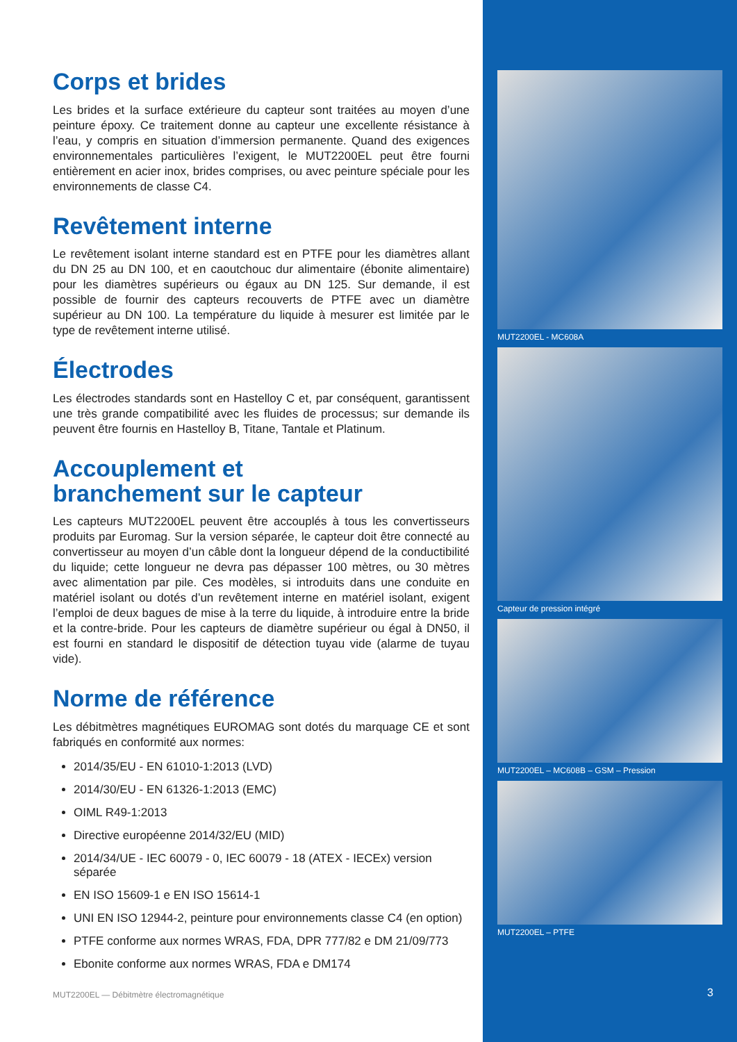Corps et brides
Les brides et la surface extérieure du capteur sont traitées au moyen d’une peinture époxy. Ce traitement donne au capteur une excellente résistance à l’eau, y compris en situation d’immersion permanente. Quand des exigences environnementales particulières l’exigent, le MUT2200EL peut être fourni entièrement en acier inox, brides comprises, ou avec peinture spéciale pour les environnements de classe C4.
Revêtement interne
Le revêtement isolant interne standard est en PTFE pour les diamètres allant du DN 25 au DN 100, et en caoutchouc dur alimentaire (ébonite alimentaire) pour les diamètres supérieurs ou égaux au DN 125. Sur demande, il est possible de fournir des capteurs recouverts de PTFE avec un diamètre supérieur au DN 100. La température du liquide à mesurer est limitée par le type de revêtement interne utilisé.
Électrodes
Les électrodes standards sont en Hastelloy C et, par conséquent, garantissent une très grande compatibilité avec les fluides de processus; sur demande ils peuvent être fournis en Hastelloy B, Titane, Tantale et Platinum.
Accouplement et
branchement sur le capteur
Les capteurs MUT2200EL peuvent être accouplés à tous les convertisseurs produits par Euromag. Sur la version séparée, le capteur doit être connecté au convertisseur au moyen d’un câble dont la longueur dépend de la conductibilité du liquide; cette longueur ne devra pas dépasser 100 mètres, ou 30 mètres avec alimentation par pile. Ces modèles, si introduits dans une conduite en matériel isolant ou dotés d’un revêtement interne en matériel isolant, exigent l’emploi de deux bagues de mise à la terre du liquide, à introduire entre la bride et la contre-bride. Pour les capteurs de diamètre supérieur ou égal à DN50, il est fourni en standard le dispositif de détection tuyau vide (alarme de tuyau vide).
Norme de référence
Les débitmètres magnétiques EUROMAG sont dotés du marquage CE et sont fabriqués en conformité aux normes:
2014/35/EU - EN 61010-1:2013 (LVD)
2014/30/EU - EN 61326-1:2013 (EMC)
OIML R49-1:2013
Directive européenne 2014/32/EU (MID)
2014/34/UE - IEC 60079 - 0, IEC 60079 - 18 (ATEX - IECEx) version séparée
EN ISO 15609-1 e EN ISO 15614-1
UNI EN ISO 12944-2, peinture pour environnements classe C4 (en option)
PTFE conforme aux normes WRAS, FDA, DPR 777/82 e DM 21/09/773
Ebonite conforme aux normes WRAS, FDA e DM174
MUT2200EL — Débitmètre électromagnétique
MUT2200EL - MC608A
Capteur de pression intégré
MUT2200EL – MC608B – GSM – Pression
MUT2200EL – PTFE
3